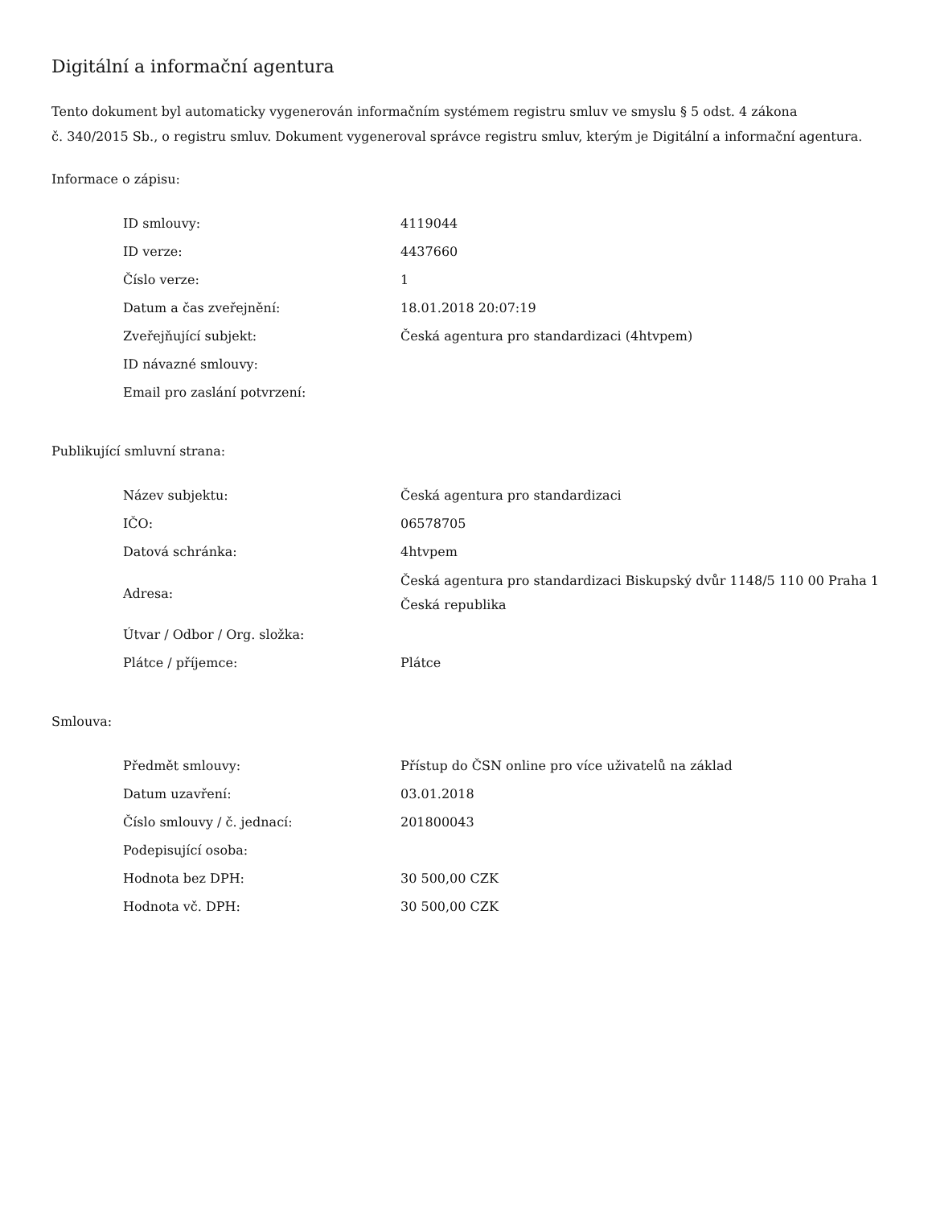Digitální a informační agentura
Tento dokument byl automaticky vygenerován informačním systémem registru smluv ve smyslu § 5 odst. 4 zákona
č. 340/2015 Sb., o registru smluv. Dokument vygeneroval správce registru smluv, kterým je Digitální a informační agentura.
Informace o zápisu:
| ID smlouvy: | 4119044 |
| ID verze: | 4437660 |
| Číslo verze: | 1 |
| Datum a čas zveřejnění: | 18.01.2018 20:07:19 |
| Zveřejňující subjekt: | Česká agentura pro standardizaci (4htvpem) |
| ID návazné smlouvy: | |
| Email pro zaslání potvrzení: | |
Publikující smluvní strana:
| Název subjektu: | Česká agentura pro standardizaci |
| IČO: | 06578705 |
| Datová schránka: | 4htvpem |
| Adresa: | Česká agentura pro standardizaci Biskupský dvůr 1148/5 110 00 Praha 1 Česká republika |
| Útvar / Odbor / Org. složka: | |
| Plátce / příjemce: | Plátce |
Smlouva:
| Předmět smlouvy: | Přístup do ČSN online pro více uživatelů na základ |
| Datum uzavření: | 03.01.2018 |
| Číslo smlouvy / č. jednací: | 201800043 |
| Podepisující osoba: | |
| Hodnota bez DPH: | 30 500,00 CZK |
| Hodnota vč. DPH: | 30 500,00 CZK |